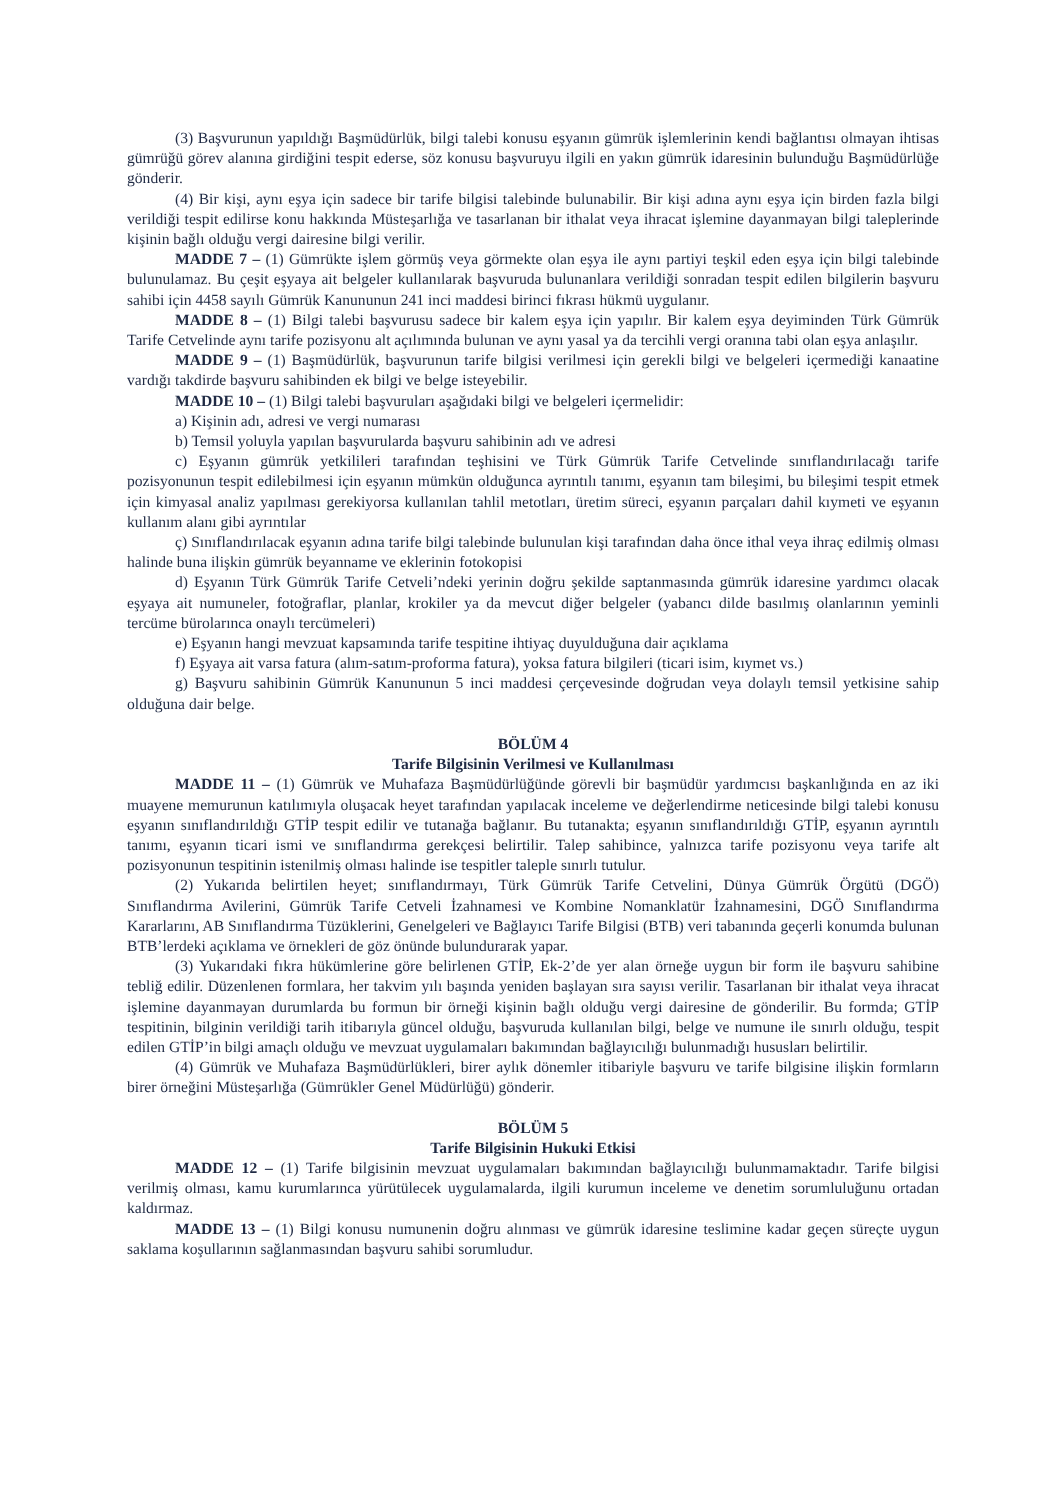(3) Başvurunun yapıldığı Başmüdürlük, bilgi talebi konusu eşyanın gümrük işlemlerinin kendi bağlantısı olmayan ihtisas gümrüğü görev alanına girdiğini tespit ederse, söz konusu başvuruyu ilgili en yakın gümrük idaresinin bulunduğu Başmüdürlüğe gönderir.
(4) Bir kişi, aynı eşya için sadece bir tarife bilgisi talebinde bulunabilir. Bir kişi adına aynı eşya için birden fazla bilgi verildiği tespit edilirse konu hakkında Müsteşarlığa ve tasarlanan bir ithalat veya ihracat işlemine dayanmayan bilgi taleplerinde kişinin bağlı olduğu vergi dairesine bilgi verilir.
MADDE 7 – (1) Gümrükte işlem görmüş veya görmekte olan eşya ile aynı partiyi teşkil eden eşya için bilgi talebinde bulunulamaz. Bu çeşit eşyaya ait belgeler kullanılarak başvuruda bulunanlara verildiği sonradan tespit edilen bilgilerin başvuru sahibi için 4458 sayılı Gümrük Kanununun 241 inci maddesi birinci fıkrası hükmü uygulanır.
MADDE 8 – (1) Bilgi talebi başvurusu sadece bir kalem eşya için yapılır. Bir kalem eşya deyiminden Türk Gümrük Tarife Cetvelinde aynı tarife pozisyonu alt açılımında bulunan ve aynı yasal ya da tercihli vergi oranına tabi olan eşya anlaşılır.
MADDE 9 – (1) Başmüdürlük, başvurunun tarife bilgisi verilmesi için gerekli bilgi ve belgeleri içermediği kanaatine vardığı takdirde başvuru sahibinden ek bilgi ve belge isteyebilir.
MADDE 10 – (1) Bilgi talebi başvuruları aşağıdaki bilgi ve belgeleri içermelidir:
a) Kişinin adı, adresi ve vergi numarası
b) Temsil yoluyla yapılan başvurularda başvuru sahibinin adı ve adresi
c) Eşyanın gümrük yetkilileri tarafından teşhisini ve Türk Gümrük Tarife Cetvelinde sınıflandırılacağı tarife pozisyonunun tespit edilebilmesi için eşyanın mümkün olduğunca ayrıntılı tanımı, eşyanın tam bileşimi, bu bileşimi tespit etmek için kimyasal analiz yapılması gerekiyorsa kullanılan tahlil metotları, üretim süreci, eşyanın parçaları dahil kıymeti ve eşyanın kullanım alanı gibi ayrıntılar
ç) Sınıflandırılacak eşyanın adına tarife bilgi talebinde bulunulan kişi tarafından daha önce ithal veya ihraç edilmiş olması halinde buna ilişkin gümrük beyanname ve eklerinin fotokopisi
d) Eşyanın Türk Gümrük Tarife Cetveli’ndeki yerinin doğru şekilde saptanmasında gümrük idaresine yardımcı olacak eşyaya ait numuneler, fotoğraflar, planlar, krokiler ya da mevcut diğer belgeler (yabancı dilde basılmış olanlarının yeminli tercüme bürolarınca onaylı tercümeleri)
e) Eşyanın hangi mevzuat kapsamında tarife tespitine ihtiyaç duyulduğuna dair açıklama
f) Eşyaya ait varsa fatura (alım-satım-proforma fatura), yoksa fatura bilgileri (ticari isim, kıymet vs.)
g) Başvuru sahibinin Gümrük Kanununun 5 inci maddesi çerçevesinde doğrudan veya dolaylı temsil yetkisine sahip olduğuna dair belge.
BÖLÜM 4
Tarife Bilgisinin Verilmesi ve Kullanılması
MADDE 11 – (1) Gümrük ve Muhafaza Başmüdürlüğünde görevli bir başmüdür yardımcısı başkanlığında en az iki muayene memurunun katılımıyla oluşacak heyet tarafından yapılacak inceleme ve değerlendirme neticesinde bilgi talebi konusu eşyanın sınıflandırıldığı GTİP tespit edilir ve tutanağa bağlanır. Bu tutanakta; eşyanın sınıflandırıldığı GTİP, eşyanın ayrıntılı tanımı, eşyanın ticari ismi ve sınıflandırma gerekçesi belirtilir. Talep sahibince, yalnızca tarife pozisyonu veya tarife alt pozisyonunun tespitinin istenilmiş olması halinde ise tespitler taleple sınırlı tutulur.
(2) Yukarıda belirtilen heyet; sınıflandırmayı, Türk Gümrük Tarife Cetvelini, Dünya Gümrük Örgütü (DGÖ) Sınıflandırma Avilerini, Gümrük Tarife Cetveli İzahnamesi ve Kombine Nomanklatür İzahnamesini, DGÖ Sınıflandırma Kararlarını, AB Sınıflandırma Tüzüklerini, Genelgeleri ve Bağlayıcı Tarife Bilgisi (BTB) veri tabanında geçerli konumda bulunan BTB’lerdeki açıklama ve örnekleri de göz önünde bulundurarak yapar.
(3) Yukarıdaki fıkra hükümlerine göre belirlenen GTİP, Ek-2’de yer alan örneğe uygun bir form ile başvuru sahibine tebliğ edilir. Düzenlenen formlara, her takvim yılı başında yeniden başlayan sıra sayısı verilir. Tasarlanan bir ithalat veya ihracat işlemine dayanmayan durumlarda bu formun bir örneği kişinin bağlı olduğu vergi dairesine de gönderilir. Bu formda; GTİP tespitinin, bilginin verildiği tarih itibarıyla güncel olduğu, başvuruda kullanılan bilgi, belge ve numune ile sınırlı olduğu, tespit edilen GTİP’in bilgi amaçlı olduğu ve mevzuat uygulamaları bakımından bağlayıcılığı bulunmadığı hususları belirtilir.
(4) Gümrük ve Muhafaza Başmüdürlükleri, birer aylık dönemler itibariyle başvuru ve tarife bilgisine ilişkin formların birer örneğini Müsteşarlığa (Gümrükler Genel Müdürlüğü) gönderir.
BÖLÜM 5
Tarife Bilgisinin Hukuki Etkisi
MADDE 12 – (1) Tarife bilgisinin mevzuat uygulamaları bakımından bağlayıcılığı bulunmamaktadır. Tarife bilgisi verilmiş olması, kamu kurumlarınca yürütülecek uygulamalarda, ilgili kurumun inceleme ve denetim sorumluluğunu ortadan kaldırmaz.
MADDE 13 – (1) Bilgi konusu numunenin doğru alınması ve gümrük idaresine teslimine kadar geçen süreçte uygun saklama koşullarının sağlanmasından başvuru sahibi sorumludur.